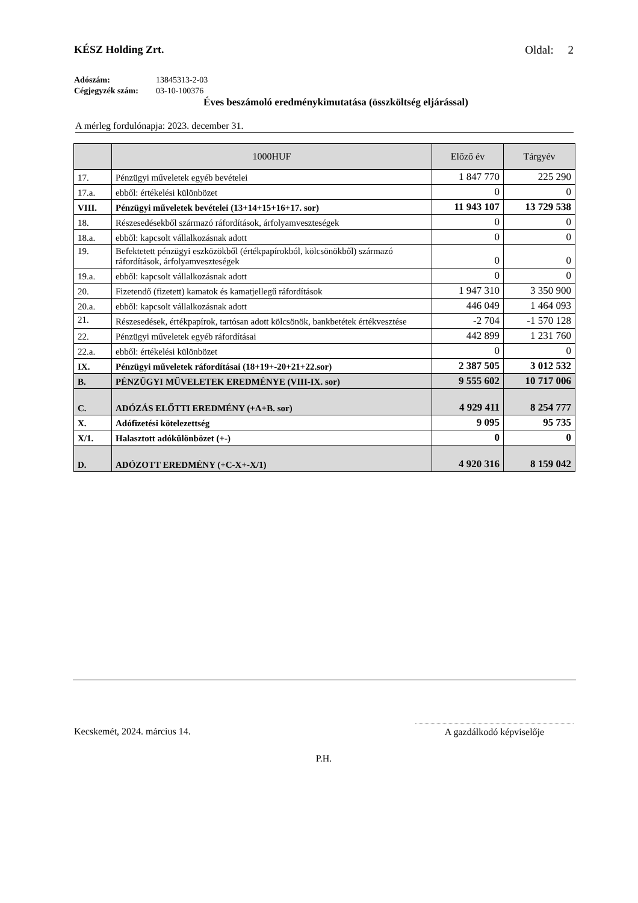KÉSZ Holding Zrt. Oldal: 2
Adószám: 13845313-2-03
Cégjegyzék szám: 03-10-100376
Éves beszámoló eredménykimutatása (összköltség eljárással)
A mérleg fordulónapja: 2023. december 31.
| | 1000HUF | Előző év | Tárgyév |
| --- | --- | --- | --- |
| 17. | Pénzügyi műveletek egyéb bevételei | 1 847 770 | 225 290 |
| 17.a. | ebből: értékelési különbözet | 0 | 0 |
| VIII. | Pénzügyi műveletek bevételei (13+14+15+16+17. sor) | 11 943 107 | 13 729 538 |
| 18. | Részesedésekből származó ráfordítások, árfolyamveszteségek | 0 | 0 |
| 18.a. | ebből: kapcsolt vállalkozásnak adott | 0 | 0 |
| 19. | Befektetett pénzügyi eszközökből (értékpapírokból, kölcsönökből) származó ráfordítások, árfolyamveszteségek | 0 | 0 |
| 19.a. | ebből: kapcsolt vállalkozásnak adott | 0 | 0 |
| 20. | Fizetendő (fizetett) kamatok és kamatjellegű ráfordítások | 1 947 310 | 3 350 900 |
| 20.a. | ebből: kapcsolt vállalkozásnak adott | 446 049 | 1 464 093 |
| 21. | Részesedések, értékpapírok, tartósan adott kölcsönök, bankbetétek értékvesztése | -2 704 | -1 570 128 |
| 22. | Pénzügyi műveletek egyéb ráfordításai | 442 899 | 1 231 760 |
| 22.a. | ebből: értékelési különbözet | 0 | 0 |
| IX. | Pénzügyi műveletek ráfordításai (18+19+-20+21+22.sor) | 2 387 505 | 3 012 532 |
| B. | PÉNZÜGYI MŰVELETEK EREDMÉNYE (VIII-IX. sor) | 9 555 602 | 10 717 006 |
| C. | ADÓZÁS ELŐTTI EREDMÉNY (+A+B. sor) | 4 929 411 | 8 254 777 |
| X. | Adófizetési kötelezettség | 9 095 | 95 735 |
| X/1. | Halasztott adókülönbözet (+-) | 0 | 0 |
| D. | ADÓZOTT EREDMÉNY (+C-X+-X/1) | 4 920 316 | 8 159 042 |
Kecskemét, 2024. március 14. A gazdálkodó képviselője
P.H.